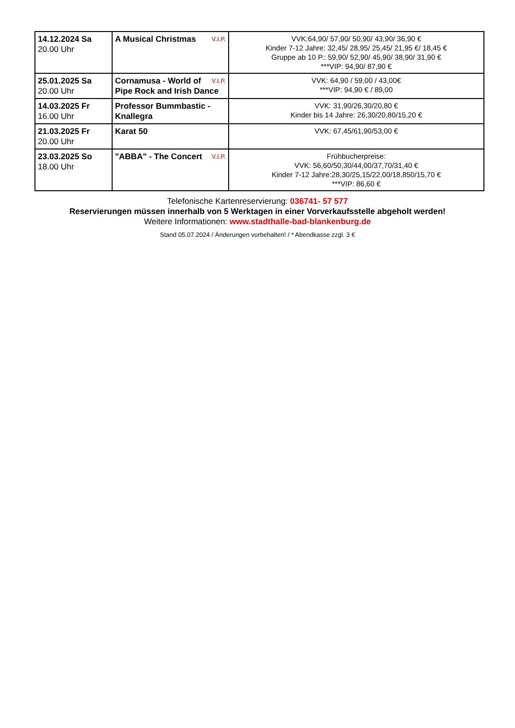| 14.12.2024 Sa 20.00 Uhr | V.I.P. A Musical Christmas | VVK:64,90/ 57,90/ 50,90/ 43,90/ 36,90 € Kinder 7-12 Jahre: 32,45/ 28,95/ 25,45/ 21,95 €/ 18,45 € Gruppe ab 10 P.: 59,90/ 52,90/ 45,90/ 38,90/ 31,90 € ***VIP: 94,90/ 87,90 € |
| 25.01.2025 Sa 20.00 Uhr | V.I.P. Cornamusa - World of Pipe Rock and Irish Dance | VVK: 64,90 / 59,00 / 43,00€ ***VIP: 94,90 € / 89,00 |
| 14.03.2025 Fr 16.00 Uhr | Professor Bummbastic - Knallegra | VVK: 31,90/26,30/20,80 € Kinder bis 14 Jahre: 26,30/20,80/15,20 € |
| 21.03.2025 Fr 20.00 Uhr | Karat 50 | VVK: 67,45/61,90/53,00 € |
| 23.03.2025 So 18.00 Uhr | V.I.P. "ABBA" - The Concert | Frühbucherpreise: VVK: 56,60/50,30/44,00/37,70/31,40 € Kinder 7-12 Jahre:28,30/25,15/22,00/18,850/15,70 € ***VIP: 86,60 € |
Telefonische Kartenreservierung: 036741- 57 577
Reservierungen müssen innerhalb von 5 Werktagen in einer Vorverkaufsstelle abgeholt werden!
Weitere Informationen: www.stadthalle-bad-blankenburg.de
Stand 05.07.2024 / Änderungen vorbehalten! / * Abendkasse zzgl. 3 €